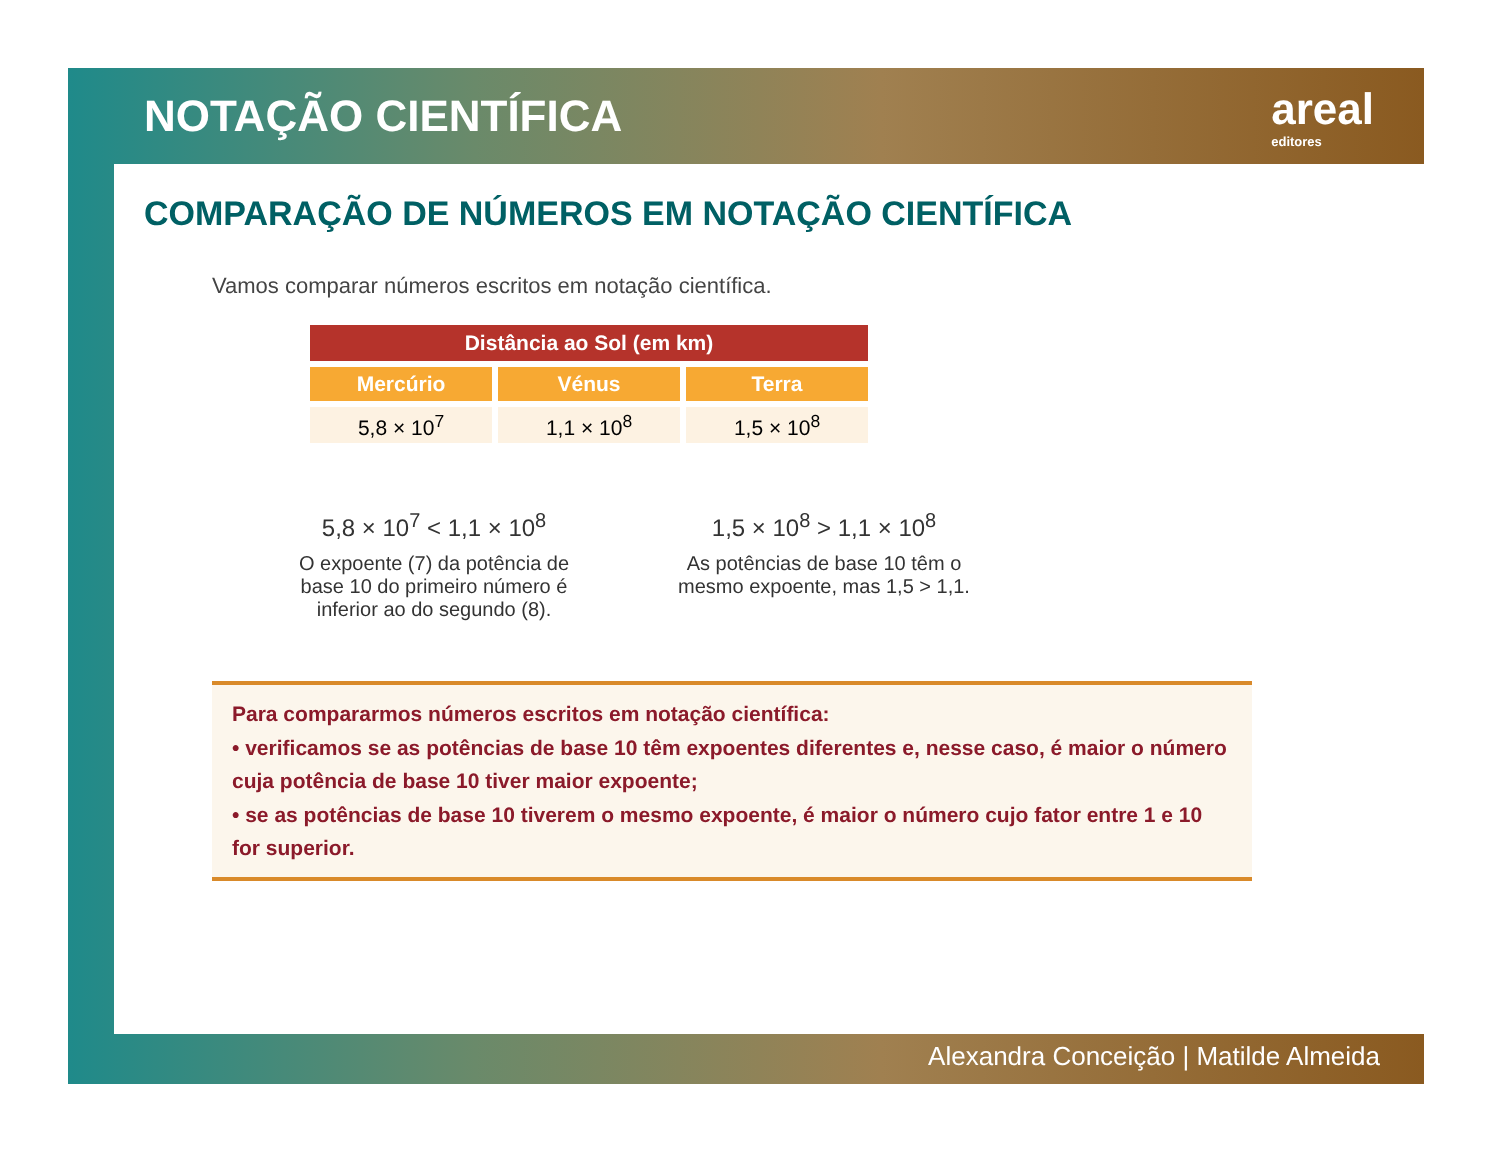NOTAÇÃO CIENTÍFICA areal
editores
COMPARAÇÃO DE NÚMEROS EM NOTAÇÃO CIENTÍFICA
Vamos comparar números escritos em notação científica.
| Distância ao Sol (em km) | | |
| --- | --- | --- |
| Mercúrio | Vénus | Terra |
| 5,8 × 10<sup>7</sup> | 1,1 × 10<sup>8</sup> | 1,5 × 10<sup>8</sup> |
5,8 × 10<sup>7</sup> < 1,1 × 10<sup>8</sup>
O expoente (7) da potência de base 10 do primeiro número é inferior ao do segundo (8).
1,5 × 10<sup>8</sup> > 1,1 × 10<sup>8</sup>
As potências de base 10 têm o mesmo expoente, mas 1,5 > 1,1.
Para compararmos números escritos em notação científica:
• verificamos se as potências de base 10 têm expoentes diferentes e, nesse caso, é maior o número cuja potência de base 10 tiver maior expoente;
• se as potências de base 10 tiverem o mesmo expoente, é maior o número cujo fator entre 1 e 10 for superior.
Alexandra Conceição | Matilde Almeida